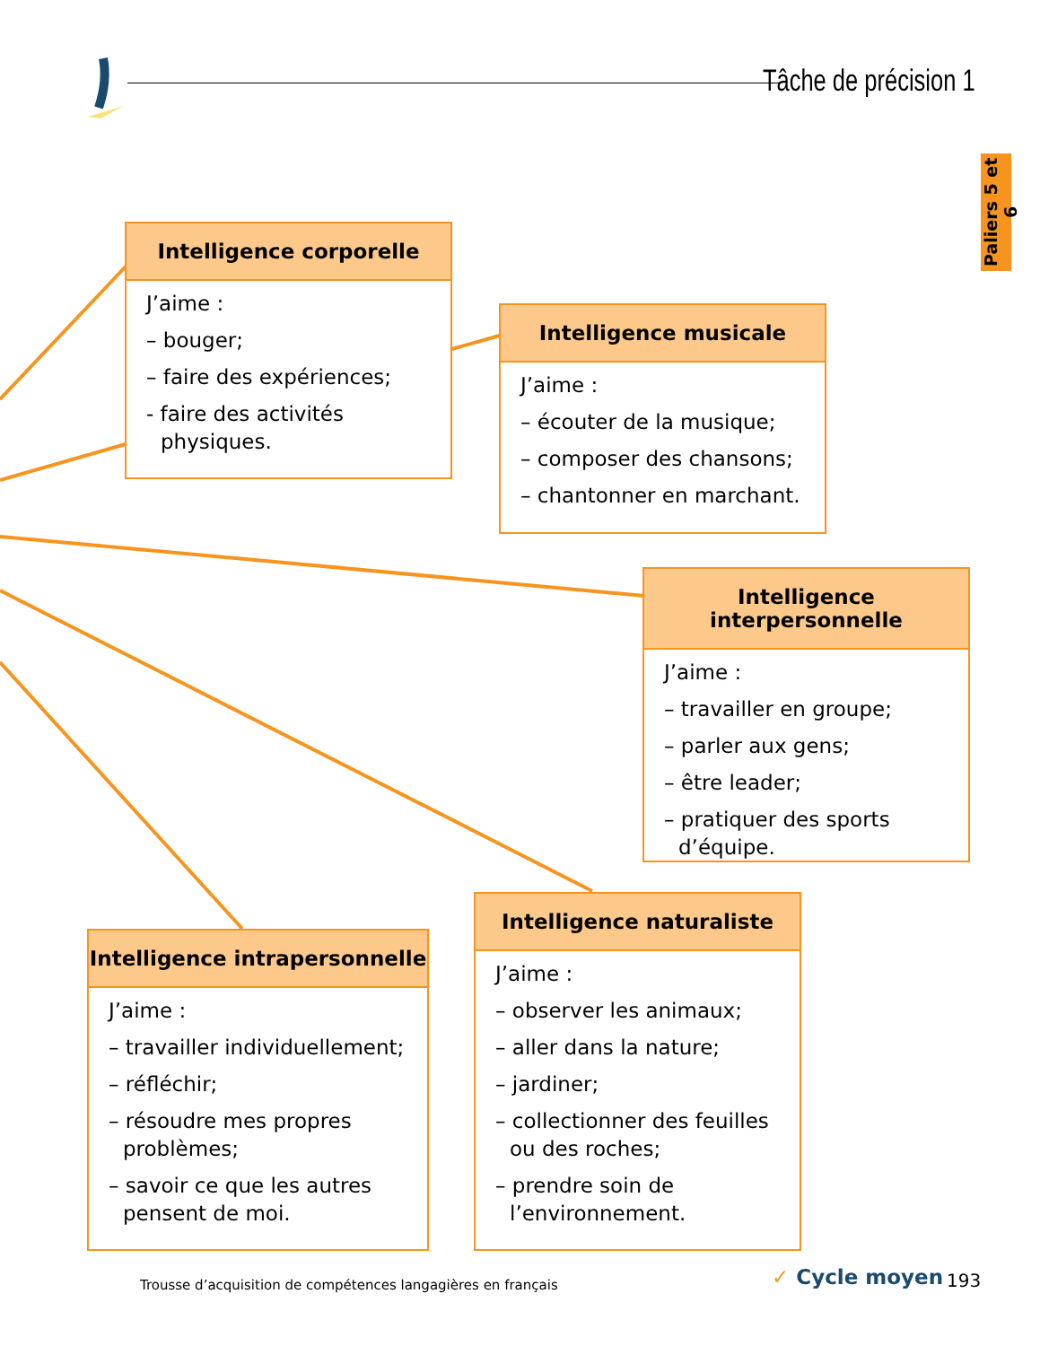Tâche de précision 1
Paliers 5 et 6
Intelligence corporelle
J’aime :
– bouger;
– faire des expériences;
- faire des activités physiques.
Intelligence musicale
J’aime :
– écouter de la musique;
– composer des chansons;
– chantonner en marchant.
Intelligence interpersonnelle
J’aime :
– travailler en groupe;
– parler aux gens;
– être leader;
– pratiquer des sports d’équipe.
Intelligence intrapersonnelle
J’aime :
– travailler individuellement;
– réfléchir;
– résoudre mes propres problèmes;
– savoir ce que les autres pensent de moi.
Intelligence naturaliste
J’aime :
– observer les animaux;
– aller dans la nature;
– jardiner;
– collectionner des feuilles ou des roches;
– prendre soin de l’environnement.
Trousse d’acquisition de compétences langagières en français
✓ Cycle moyen 193